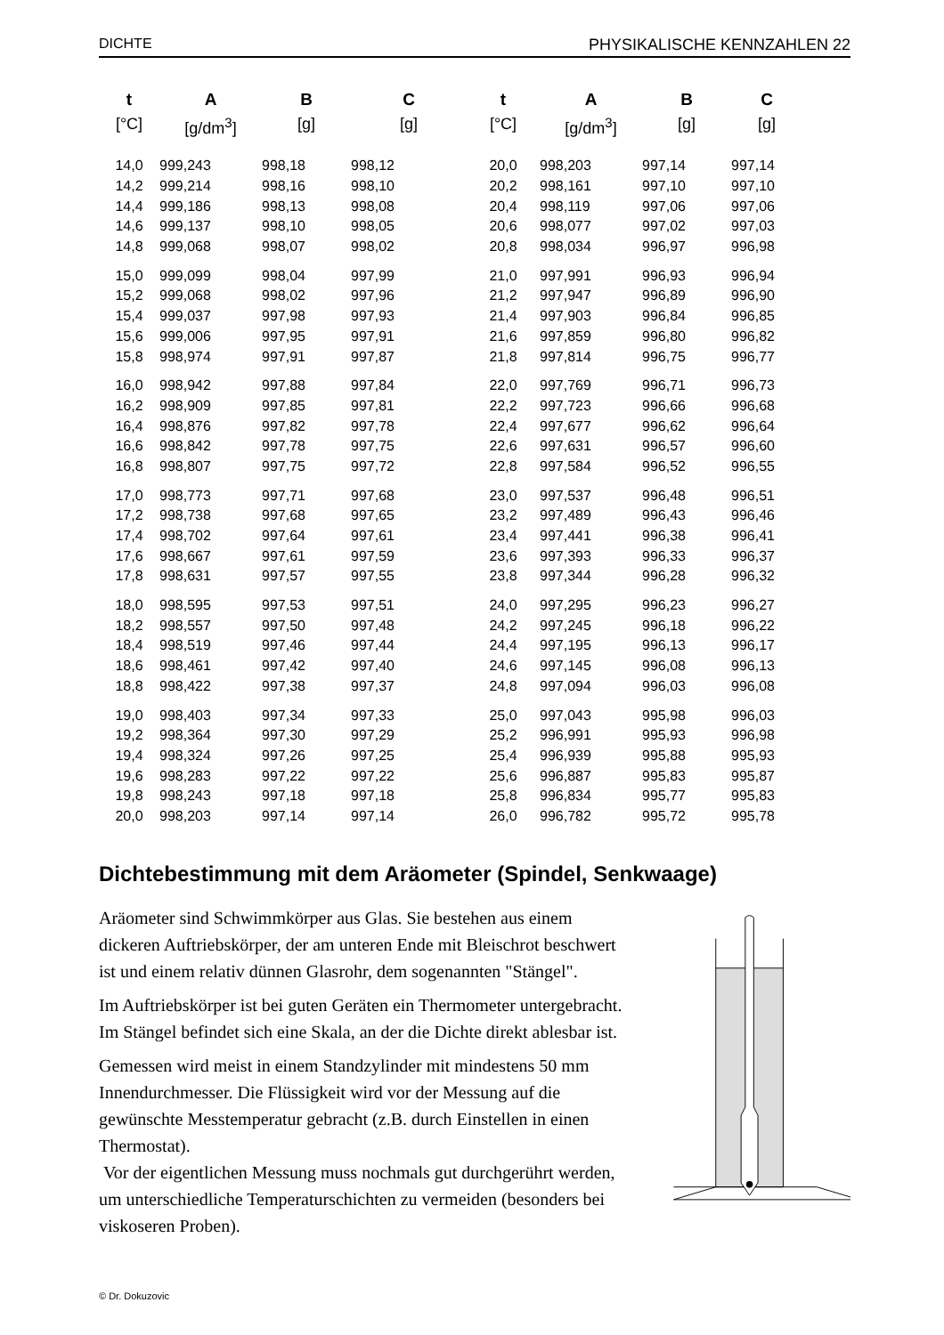DICHTE PHYSIKALISCHE KENNZAHLEN 22
| t | A | B | C | t | A | B | C |
| --- | --- | --- | --- | --- | --- | --- | --- |
| [°C] | [g/dm<sup>3</sup>] | [g] | [g] | [°C] | [g/dm<sup>3</sup>] | [g] | [g] |
| 14,0 | 999,243 | 998,18 | 998,12 | 20,0 | 998,203 | 997,14 | 997,14 |
| 14,2 | 999,214 | 998,16 | 998,10 | 20,2 | 998,161 | 997,10 | 997,10 |
| 14,4 | 999,186 | 998,13 | 998,08 | 20,4 | 998,119 | 997,06 | 997,06 |
| 14,6 | 999,137 | 998,10 | 998,05 | 20,6 | 998,077 | 997,02 | 997,03 |
| 14,8 | 999,068 | 998,07 | 998,02 | 20,8 | 998,034 | 996,97 | 996,98 |
| 15,0 | 999,099 | 998,04 | 997,99 | 21,0 | 997,991 | 996,93 | 996,94 |
| 15,2 | 999,068 | 998,02 | 997,96 | 21,2 | 997,947 | 996,89 | 996,90 |
| 15,4 | 999,037 | 997,98 | 997,93 | 21,4 | 997,903 | 996,84 | 996,85 |
| 15,6 | 999,006 | 997,95 | 997,91 | 21,6 | 997,859 | 996,80 | 996,82 |
| 15,8 | 998,974 | 997,91 | 997,87 | 21,8 | 997,814 | 996,75 | 996,77 |
| 16,0 | 998,942 | 997,88 | 997,84 | 22,0 | 997,769 | 996,71 | 996,73 |
| 16,2 | 998,909 | 997,85 | 997,81 | 22,2 | 997,723 | 996,66 | 996,68 |
| 16,4 | 998,876 | 997,82 | 997,78 | 22,4 | 997,677 | 996,62 | 996,64 |
| 16,6 | 998,842 | 997,78 | 997,75 | 22,6 | 997,631 | 996,57 | 996,60 |
| 16,8 | 998,807 | 997,75 | 997,72 | 22,8 | 997,584 | 996,52 | 996,55 |
| 17,0 | 998,773 | 997,71 | 997,68 | 23,0 | 997,537 | 996,48 | 996,51 |
| 17,2 | 998,738 | 997,68 | 997,65 | 23,2 | 997,489 | 996,43 | 996,46 |
| 17,4 | 998,702 | 997,64 | 997,61 | 23,4 | 997,441 | 996,38 | 996,41 |
| 17,6 | 998,667 | 997,61 | 997,59 | 23,6 | 997,393 | 996,33 | 996,37 |
| 17,8 | 998,631 | 997,57 | 997,55 | 23,8 | 997,344 | 996,28 | 996,32 |
| 18,0 | 998,595 | 997,53 | 997,51 | 24,0 | 997,295 | 996,23 | 996,27 |
| 18,2 | 998,557 | 997,50 | 997,48 | 24,2 | 997,245 | 996,18 | 996,22 |
| 18,4 | 998,519 | 997,46 | 997,44 | 24,4 | 997,195 | 996,13 | 996,17 |
| 18,6 | 998,461 | 997,42 | 997,40 | 24,6 | 997,145 | 996,08 | 996,13 |
| 18,8 | 998,422 | 997,38 | 997,37 | 24,8 | 997,094 | 996,03 | 996,08 |
| 19,0 | 998,403 | 997,34 | 997,33 | 25,0 | 997,043 | 995,98 | 996,03 |
| 19,2 | 998,364 | 997,30 | 997,29 | 25,2 | 996,991 | 995,93 | 996,98 |
| 19,4 | 998,324 | 997,26 | 997,25 | 25,4 | 996,939 | 995,88 | 995,93 |
| 19,6 | 998,283 | 997,22 | 997,22 | 25,6 | 996,887 | 995,83 | 995,87 |
| 19,8 | 998,243 | 997,18 | 997,18 | 25,8 | 996,834 | 995,77 | 995,83 |
| 20,0 | 998,203 | 997,14 | 997,14 | 26,0 | 996,782 | 995,72 | 995,78 |
Dichtebestimmung mit dem Aräometer (Spindel, Senkwaage)
Aräometer sind Schwimmkörper aus Glas. Sie bestehen aus einem dickeren Auftriebskörper, der am unteren Ende mit Bleischrot beschwert ist und einem relativ dünnen Glasrohr, dem sogenannten "Stängel".
Im Auftriebskörper ist bei guten Geräten ein Thermometer untergebracht. Im Stängel befindet sich eine Skala, an der die Dichte direkt ablesbar ist.
Gemessen wird meist in einem Standzylinder mit mindestens 50 mm Innendurchmesser. Die Flüssigkeit wird vor der Messung auf die gewünschte Messtemperatur gebracht (z.B. durch Einstellen in einen Thermostat).
Vor der eigentlichen Messung muss nochmals gut durchgerührt werden, um unterschiedliche Temperaturschichten zu vermeiden (besonders bei viskoseren Proben).
© Dr. Dokuzovic